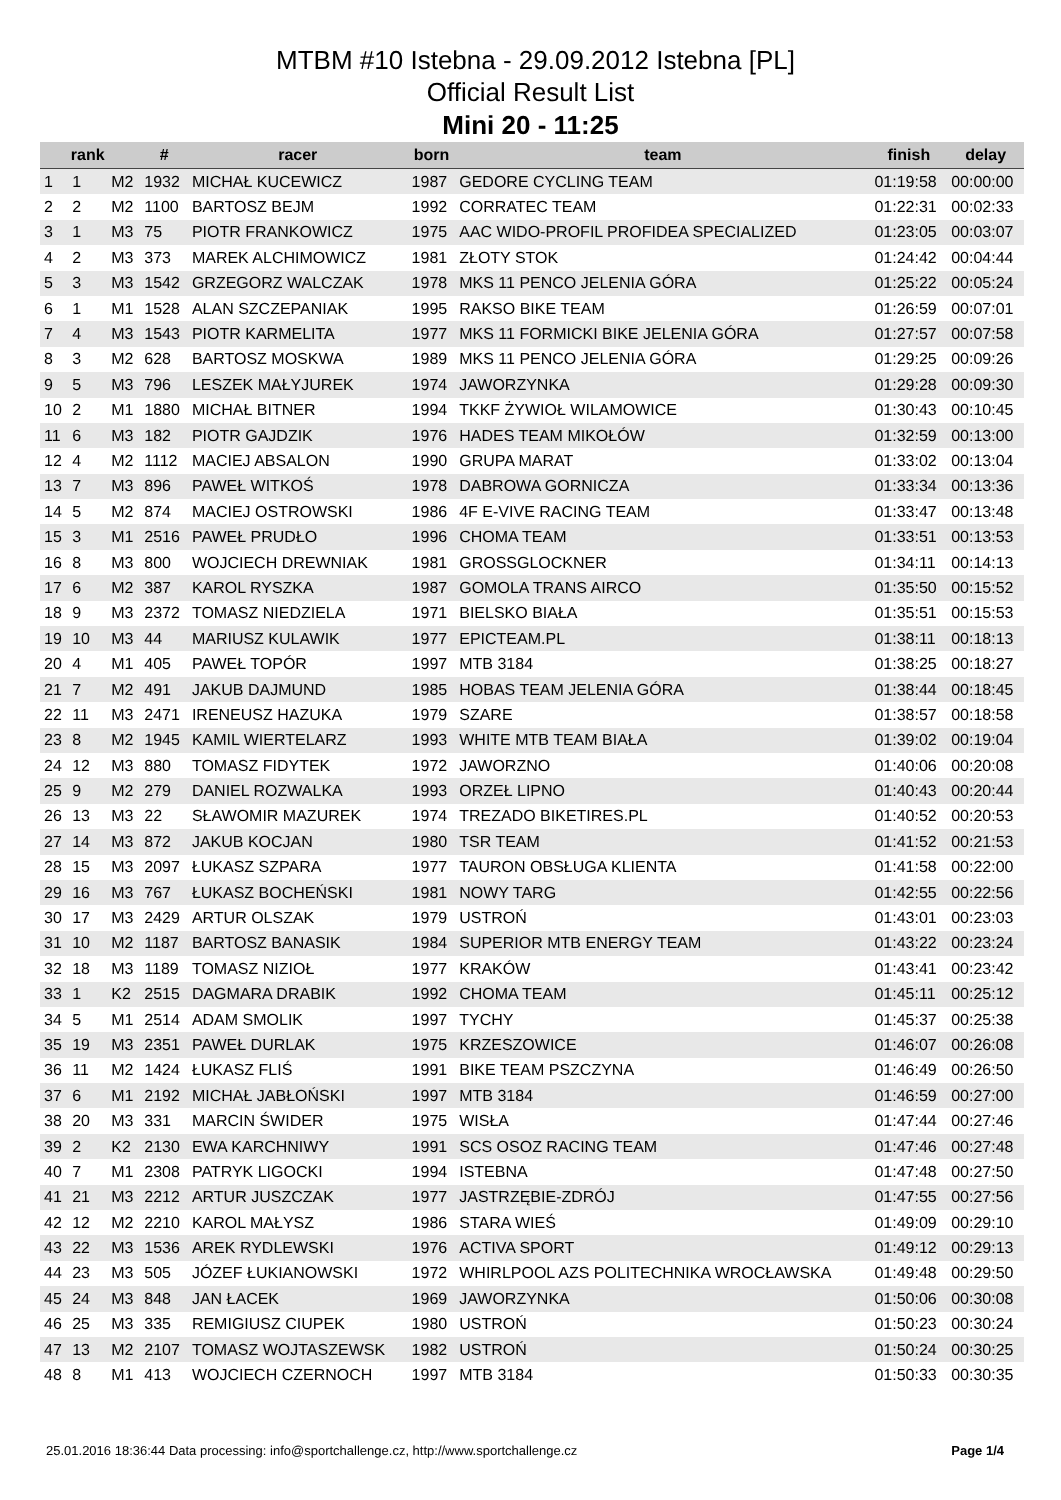MTBM #10 Istebna - 29.09.2012 Istebna [PL]
Official Result List
Mini 20 - 11:25
| | rank | | # | racer | born | team | finish | delay |
| --- | --- | --- | --- | --- | --- | --- | --- | --- |
| 1 | 1 | M2 | 1932 | MICHAŁ KUCEWICZ | 1987 | GEDORE CYCLING TEAM | 01:19:58 | 00:00:00 |
| 2 | 2 | M2 | 1100 | BARTOSZ BEJM | 1992 | CORRATEC TEAM | 01:22:31 | 00:02:33 |
| 3 | 1 | M3 | 75 | PIOTR FRANKOWICZ | 1975 | AAC WIDO-PROFIL PROFIDEA SPECIALIZED | 01:23:05 | 00:03:07 |
| 4 | 2 | M3 | 373 | MAREK ALCHIMOWICZ | 1981 | ZŁOTY STOK | 01:24:42 | 00:04:44 |
| 5 | 3 | M3 | 1542 | GRZEGORZ WALCZAK | 1978 | MKS 11 PENCO JELENIA GÓRA | 01:25:22 | 00:05:24 |
| 6 | 1 | M1 | 1528 | ALAN SZCZEPANIAK | 1995 | RAKSO BIKE TEAM | 01:26:59 | 00:07:01 |
| 7 | 4 | M3 | 1543 | PIOTR KARMELITA | 1977 | MKS 11 FORMICKI BIKE JELENIA GÓRA | 01:27:57 | 00:07:58 |
| 8 | 3 | M2 | 628 | BARTOSZ MOSKWA | 1989 | MKS 11 PENCO JELENIA GÓRA | 01:29:25 | 00:09:26 |
| 9 | 5 | M3 | 796 | LESZEK MAŁYJUREK | 1974 | JAWORZYNKA | 01:29:28 | 00:09:30 |
| 10 | 2 | M1 | 1880 | MICHAŁ BITNER | 1994 | TKKF ŻYWIOŁ WILAMOWICE | 01:30:43 | 00:10:45 |
| 11 | 6 | M3 | 182 | PIOTR GAJDZIK | 1976 | HADES TEAM MIKOŁÓW | 01:32:59 | 00:13:00 |
| 12 | 4 | M2 | 1112 | MACIEJ ABSALON | 1990 | GRUPA MARAT | 01:33:02 | 00:13:04 |
| 13 | 7 | M3 | 896 | PAWEŁ WITKOŚ | 1978 | DABROWA GORNICZA | 01:33:34 | 00:13:36 |
| 14 | 5 | M2 | 874 | MACIEJ OSTROWSKI | 1986 | 4F E-VIVE RACING TEAM | 01:33:47 | 00:13:48 |
| 15 | 3 | M1 | 2516 | PAWEŁ PRUDŁO | 1996 | CHOMA TEAM | 01:33:51 | 00:13:53 |
| 16 | 8 | M3 | 800 | WOJCIECH DREWNIAK | 1981 | GROSSGLOCKNER | 01:34:11 | 00:14:13 |
| 17 | 6 | M2 | 387 | KAROL RYSZKA | 1987 | GOMOLA TRANS AIRCO | 01:35:50 | 00:15:52 |
| 18 | 9 | M3 | 2372 | TOMASZ NIEDZIELA | 1971 | BIELSKO BIAŁA | 01:35:51 | 00:15:53 |
| 19 | 10 | M3 | 44 | MARIUSZ KULAWIK | 1977 | EPICTEAM.PL | 01:38:11 | 00:18:13 |
| 20 | 4 | M1 | 405 | PAWEŁ TOPÓR | 1997 | MTB 3184 | 01:38:25 | 00:18:27 |
| 21 | 7 | M2 | 491 | JAKUB DAJMUND | 1985 | HOBAS TEAM JELENIA GÓRA | 01:38:44 | 00:18:45 |
| 22 | 11 | M3 | 2471 | IRENEUSZ HAZUKA | 1979 | SZARE | 01:38:57 | 00:18:58 |
| 23 | 8 | M2 | 1945 | KAMIL WIERTELARZ | 1993 | WHITE MTB TEAM BIAŁA | 01:39:02 | 00:19:04 |
| 24 | 12 | M3 | 880 | TOMASZ FIDYTEK | 1972 | JAWORZNO | 01:40:06 | 00:20:08 |
| 25 | 9 | M2 | 279 | DANIEL ROZWALKA | 1993 | ORZEŁ LIPNO | 01:40:43 | 00:20:44 |
| 26 | 13 | M3 | 22 | SŁAWOMIR MAZUREK | 1974 | TREZADO BIKETIRES.PL | 01:40:52 | 00:20:53 |
| 27 | 14 | M3 | 872 | JAKUB KOCJAN | 1980 | TSR TEAM | 01:41:52 | 00:21:53 |
| 28 | 15 | M3 | 2097 | ŁUKASZ SZPARA | 1977 | TAURON OBSŁUGA KLIENTA | 01:41:58 | 00:22:00 |
| 29 | 16 | M3 | 767 | ŁUKASZ BOCHEŃSKI | 1981 | NOWY TARG | 01:42:55 | 00:22:56 |
| 30 | 17 | M3 | 2429 | ARTUR OLSZAK | 1979 | USTROŃ | 01:43:01 | 00:23:03 |
| 31 | 10 | M2 | 1187 | BARTOSZ BANASIK | 1984 | SUPERIOR MTB ENERGY TEAM | 01:43:22 | 00:23:24 |
| 32 | 18 | M3 | 1189 | TOMASZ NIZIOŁ | 1977 | KRAKÓW | 01:43:41 | 00:23:42 |
| 33 | 1 | K2 | 2515 | DAGMARA DRABIK | 1992 | CHOMA TEAM | 01:45:11 | 00:25:12 |
| 34 | 5 | M1 | 2514 | ADAM SMOLIK | 1997 | TYCHY | 01:45:37 | 00:25:38 |
| 35 | 19 | M3 | 2351 | PAWEŁ DURLAK | 1975 | KRZESZOWICE | 01:46:07 | 00:26:08 |
| 36 | 11 | M2 | 1424 | ŁUKASZ FLIŚ | 1991 | BIKE TEAM PSZCZYNA | 01:46:49 | 00:26:50 |
| 37 | 6 | M1 | 2192 | MICHAŁ JABŁOŃSKI | 1997 | MTB 3184 | 01:46:59 | 00:27:00 |
| 38 | 20 | M3 | 331 | MARCIN ŚWIDER | 1975 | WISŁA | 01:47:44 | 00:27:46 |
| 39 | 2 | K2 | 2130 | EWA KARCHNIWY | 1991 | SCS OSOZ RACING TEAM | 01:47:46 | 00:27:48 |
| 40 | 7 | M1 | 2308 | PATRYK LIGOCKI | 1994 | ISTEBNA | 01:47:48 | 00:27:50 |
| 41 | 21 | M3 | 2212 | ARTUR JUSZCZAK | 1977 | JASTRZĘBIE-ZDRÓJ | 01:47:55 | 00:27:56 |
| 42 | 12 | M2 | 2210 | KAROL MAŁYSZ | 1986 | STARA WIEŚ | 01:49:09 | 00:29:10 |
| 43 | 22 | M3 | 1536 | AREK RYDLEWSKI | 1976 | ACTIVA SPORT | 01:49:12 | 00:29:13 |
| 44 | 23 | M3 | 505 | JÓZEF ŁUKIANOWSKI | 1972 | WHIRLPOOL AZS POLITECHNIKA WROCŁAWSKA | 01:49:48 | 00:29:50 |
| 45 | 24 | M3 | 848 | JAN ŁACEK | 1969 | JAWORZYNKA | 01:50:06 | 00:30:08 |
| 46 | 25 | M3 | 335 | REMIGIUSZ CIUPEK | 1980 | USTROŃ | 01:50:23 | 00:30:24 |
| 47 | 13 | M2 | 2107 | TOMASZ WOJTASZEWSK | 1982 | USTROŃ | 01:50:24 | 00:30:25 |
| 48 | 8 | M1 | 413 | WOJCIECH CZERNOCH | 1997 | MTB 3184 | 01:50:33 | 00:30:35 |
25.01.2016 18:36:44 Data processing: info@sportchallenge.cz, http://www.sportchallenge.cz Page 1/4